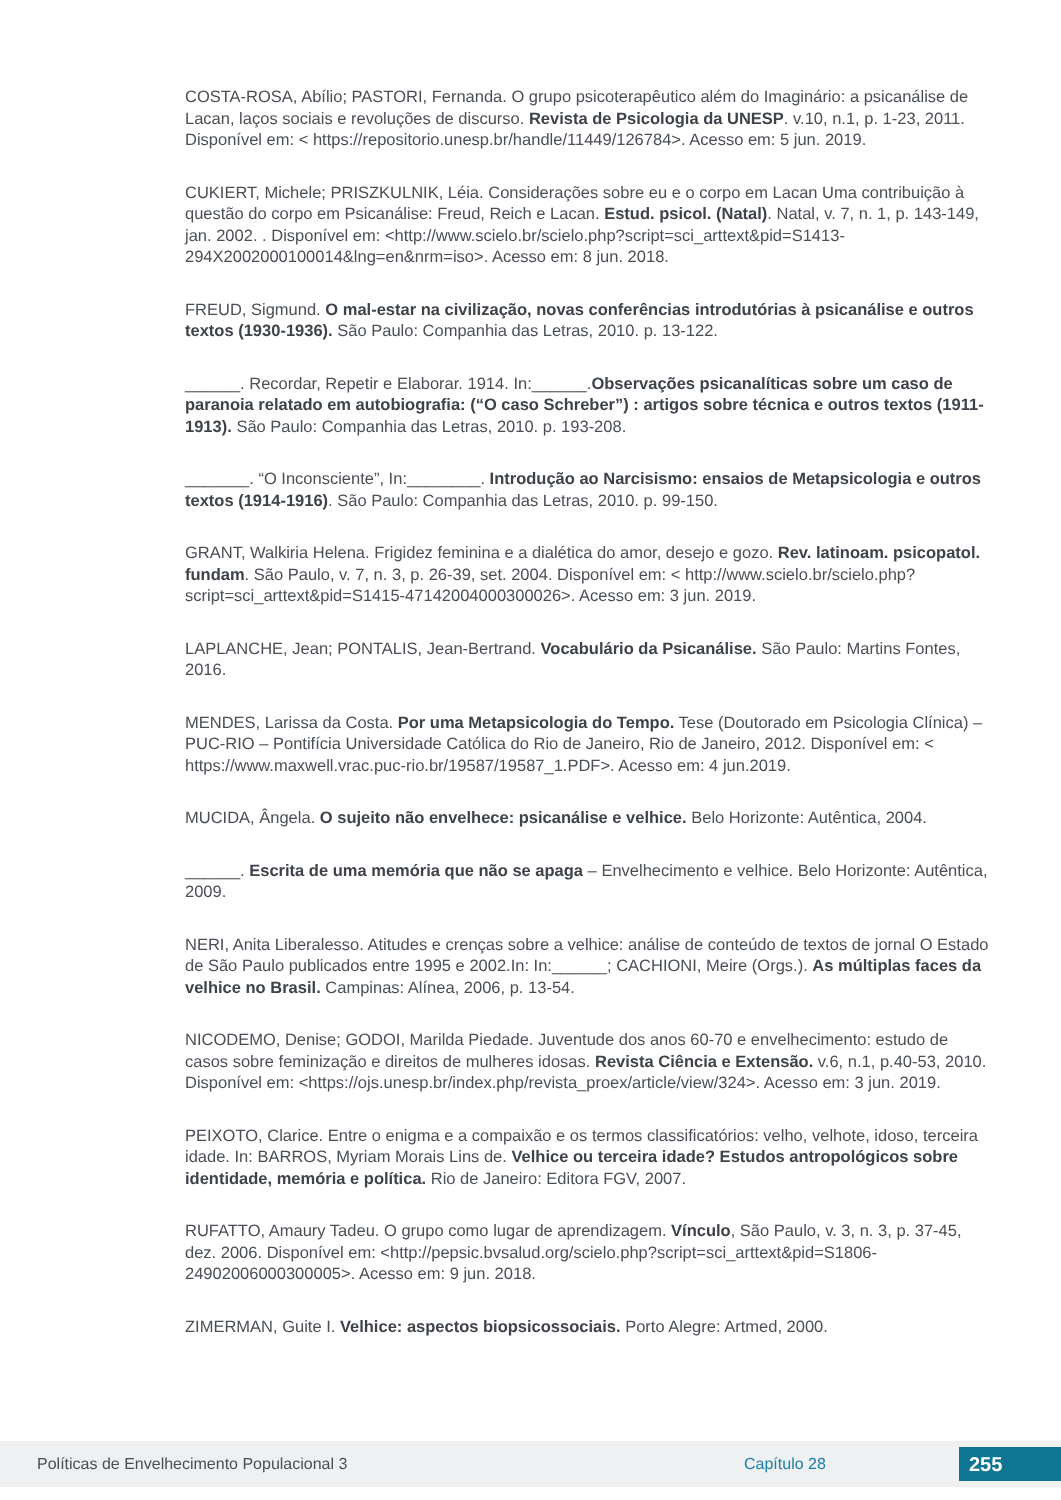COSTA-ROSA, Abílio; PASTORI, Fernanda. O grupo psicoterapêutico além do Imaginário: a psicanálise de Lacan, laços sociais e revoluções de discurso. Revista de Psicologia da UNESP. v.10, n.1, p. 1-23, 2011. Disponível em: < https://repositorio.unesp.br/handle/11449/126784>. Acesso em: 5 jun. 2019.
CUKIERT, Michele; PRISZKULNIK, Léia. Considerações sobre eu e o corpo em Lacan Uma contribuição à questão do corpo em Psicanálise: Freud, Reich e Lacan. Estud. psicol. (Natal). Natal, v. 7, n. 1, p. 143-149, jan. 2002. . Disponível em: <http://www.scielo.br/scielo.php?script=sci_arttext&pid=S1413-294X2002000100014&lng=en&nrm=iso>. Acesso em: 8 jun. 2018.
FREUD, Sigmund. O mal-estar na civilização, novas conferências introdutórias à psicanálise e outros textos (1930-1936). São Paulo: Companhia das Letras, 2010. p. 13-122.
______. Recordar, Repetir e Elaborar. 1914. In:______.Observações psicanalíticas sobre um caso de paranoia relatado em autobiografia: (“O caso Schreber”) : artigos sobre técnica e outros textos (1911-1913). São Paulo: Companhia das Letras, 2010. p. 193-208.
_______. “O Inconsciente”, In:________. Introdução ao Narcisismo: ensaios de Metapsicologia e outros textos (1914-1916). São Paulo: Companhia das Letras, 2010. p. 99-150.
GRANT, Walkiria Helena. Frigidez feminina e a dialética do amor, desejo e gozo. Rev. latinoam. psicopatol. fundam. São Paulo, v. 7, n. 3, p. 26-39, set. 2004. Disponível em: < http://www.scielo.br/scielo.php?script=sci_arttext&pid=S1415-47142004000300026>. Acesso em: 3 jun. 2019.
LAPLANCHE, Jean; PONTALIS, Jean-Bertrand. Vocabulário da Psicanálise. São Paulo: Martins Fontes, 2016.
MENDES, Larissa da Costa. Por uma Metapsicologia do Tempo. Tese (Doutorado em Psicologia Clínica) – PUC-RIO – Pontifícia Universidade Católica do Rio de Janeiro, Rio de Janeiro, 2012. Disponível em: < https://www.maxwell.vrac.puc-rio.br/19587/19587_1.PDF>. Acesso em: 4 jun.2019.
MUCIDA, Ângela. O sujeito não envelhece: psicanálise e velhice. Belo Horizonte: Autêntica, 2004.
______. Escrita de uma memória que não se apaga – Envelhecimento e velhice. Belo Horizonte: Autêntica, 2009.
NERI, Anita Liberalesso. Atitudes e crenças sobre a velhice: análise de conteúdo de textos de jornal O Estado de São Paulo publicados entre 1995 e 2002.In: In:______; CACHIONI, Meire (Orgs.). As múltiplas faces da velhice no Brasil. Campinas: Alínea, 2006, p. 13-54.
NICODEMO, Denise; GODOI, Marilda Piedade. Juventude dos anos 60-70 e envelhecimento: estudo de casos sobre feminização e direitos de mulheres idosas. Revista Ciência e Extensão. v.6, n.1, p.40-53, 2010. Disponível em: <https://ojs.unesp.br/index.php/revista_proex/article/view/324>. Acesso em: 3 jun. 2019.
PEIXOTO, Clarice. Entre o enigma e a compaixão e os termos classificatórios: velho, velhote, idoso, terceira idade. In: BARROS, Myriam Morais Lins de. Velhice ou terceira idade? Estudos antropológicos sobre identidade, memória e política. Rio de Janeiro: Editora FGV, 2007.
RUFATTO, Amaury Tadeu. O grupo como lugar de aprendizagem. Vínculo, São Paulo, v. 3, n. 3, p. 37-45, dez. 2006. Disponível em: <http://pepsic.bvsalud.org/scielo.php?script=sci_arttext&pid=S1806-24902006000300005>. Acesso em: 9 jun. 2018.
ZIMERMAN, Guite I. Velhice: aspectos biopsicossociais. Porto Alegre: Artmed, 2000.
Políticas de Envelhecimento Populacional 3 Capítulo 28 255